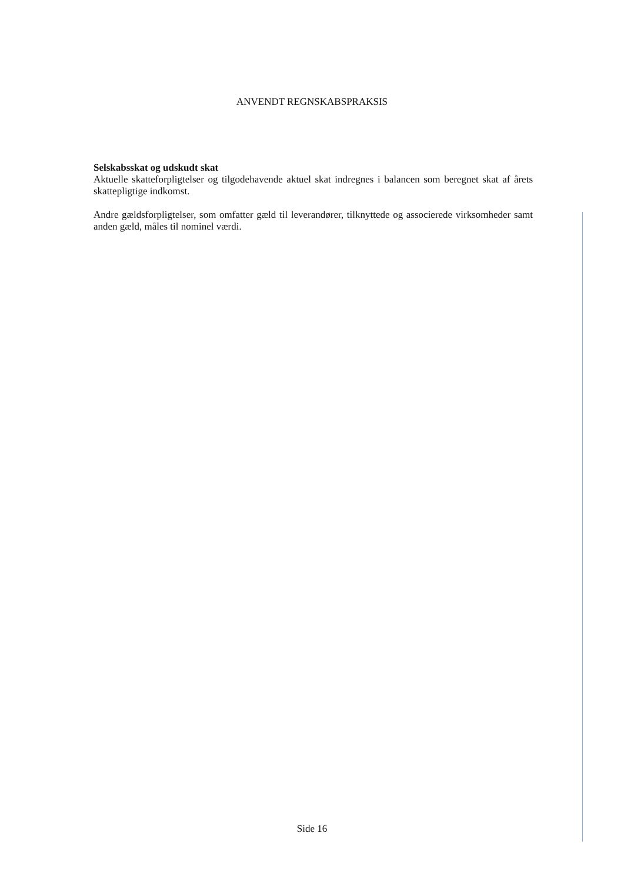ANVENDT REGNSKABSPRAKSIS
Selskabsskat og udskudt skat
Aktuelle skatteforpligtelser og tilgodehavende aktuel skat indregnes i balancen som beregnet skat af årets skattepligtige indkomst.
Andre gældsforpligtelser, som omfatter gæld til leverandører, tilknyttede og associerede virksomheder samt anden gæld, måles til nominel værdi.
Side 16